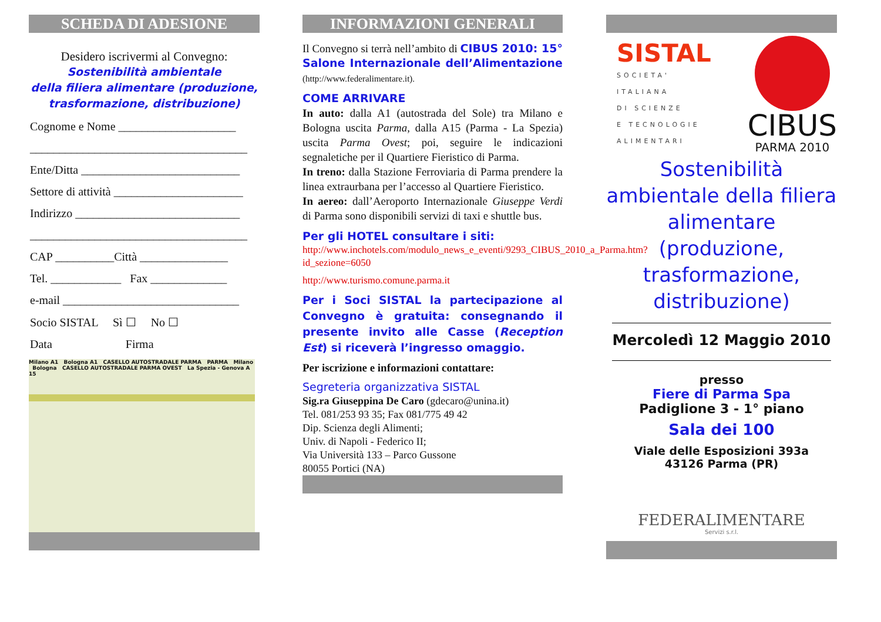SCHEDA DI ADESIONE
Desidero iscrivermi al Convegno:
Sostenibilità ambientale
della filiera alimentare (produzione,
trasformazione, distribuzione)
Cognome e Nome ____________________
_____________________________________
Ente/Ditta ___________________________
Settore di attività ______________________
Indirizzo ____________________________
_____________________________________
CAP __________Città _______________
Tel. ____________ Fax _____________
e-mail ______________________________
Socio SISTAL Sì ☐ No ☐
Data Firma
Milano A1 Bologna A1 CASELLO AUTOSTRADALE PARMA PARMA Milano Bologna CASELLO AUTOSTRADALE PARMA OVEST La Spezia - Genova A 15
INFORMAZIONI GENERALI
Il Convegno si terrà nell’ambito di CIBUS 2010: 15° Salone Internazionale dell’Alimentazione (http://www.federalimentare.it).
COME ARRIVARE
In auto: dalla A1 (autostrada del Sole) tra Milano e Bologna uscita Parma, dalla A15 (Parma - La Spezia) uscita Parma Ovest; poi, seguire le indicazioni segnaletiche per il Quartiere Fieristico di Parma.
In treno: dalla Stazione Ferroviaria di Parma prendere la linea extraurbana per l’accesso al Quartiere Fieristico.
In aereo: dall’Aeroporto Internazionale Giuseppe Verdi di Parma sono disponibili servizi di taxi e shuttle bus.
Per gli HOTEL consultare i siti:
http://www.inchotels.com/modulo_news_e_eventi/9293_CIBUS_2010_a_Parma.htm?id_sezione=6050
http://www.turismo.comune.parma.it
Per i Soci SISTAL la partecipazione al Convegno è gratuita: consegnando il presente invito alle Casse (Reception Est) si riceverà l’ingresso omaggio.
Per iscrizione e informazioni contattare:
Segreteria organizzativa SISTAL
Sig.ra Giuseppina De Caro (gdecaro@unina.it)
Tel. 081/253 93 35; Fax 081/775 49 42
Dip. Scienza degli Alimenti;
Univ. di Napoli - Federico II;
Via Università 133 – Parco Gussone
80055 Portici (NA)
SISTAL
SOCIETA'
ITALIANA
DI SCIENZE
E TECNOLOGIE
ALIMENTARI
CIBUS
PARMA 2010
Sostenibilità ambientale della filiera alimentare (produzione, trasformazione, distribuzione)
Mercoledì 12 Maggio 2010
presso
Fiere di Parma Spa
Padiglione 3 - 1° piano
Sala dei 100
Viale delle Esposizioni 393a
43126 Parma (PR)
FEDERALIMENTARE
Servizi s.r.l.